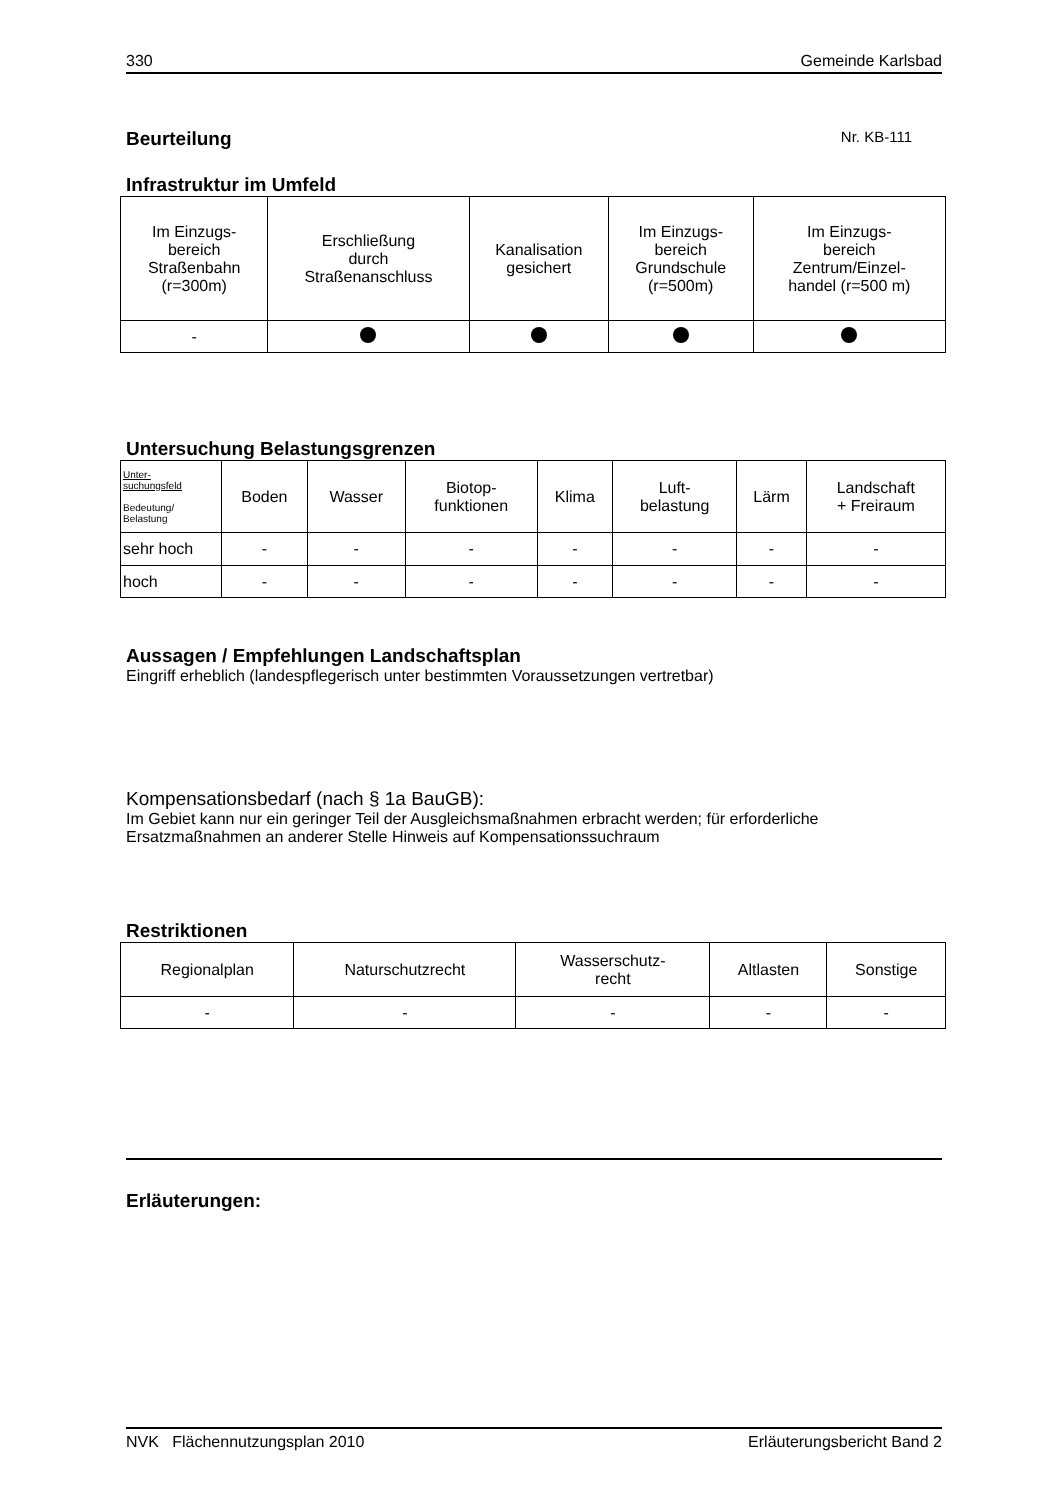330 Gemeinde Karlsbad
Beurteilung
Nr. KB-111
Infrastruktur im Umfeld
| Im Einzugs- bereich Straßenbahn (r=300m) | Erschließung durch Straßenanschluss | Kanalisation gesichert | Im Einzugs- bereich Grundschule (r=500m) | Im Einzugs- bereich Zentrum/Einzel- handel (r=500 m) |
| - | | | | |
Untersuchung Belastungsgrenzen
| Unter- suchungsfeld Bedeutung/ Belastung | Boden | Wasser | Biotop- funktionen | Klima | Luft- belastung | Lärm | Landschaft + Freiraum |
| sehr hoch | - | - | - | - | - | - | - |
| hoch | - | - | - | - | - | - | - |
Aussagen / Empfehlungen Landschaftsplan
Eingriff erheblich (landespflegerisch unter bestimmten Voraussetzungen vertretbar)
Kompensationsbedarf (nach § 1a BauGB):
Im Gebiet kann nur ein geringer Teil der Ausgleichsmaßnahmen erbracht werden; für erforderliche Ersatzmaßnahmen an anderer Stelle Hinweis auf Kompensationssuchraum
Restriktionen
| Regionalplan | Naturschutzrecht | Wasserschutz- recht | Altlasten | Sonstige |
| - | - | - | - | - |
Erläuterungen:
NVK Flächennutzungsplan 2010 Erläuterungsbericht Band 2